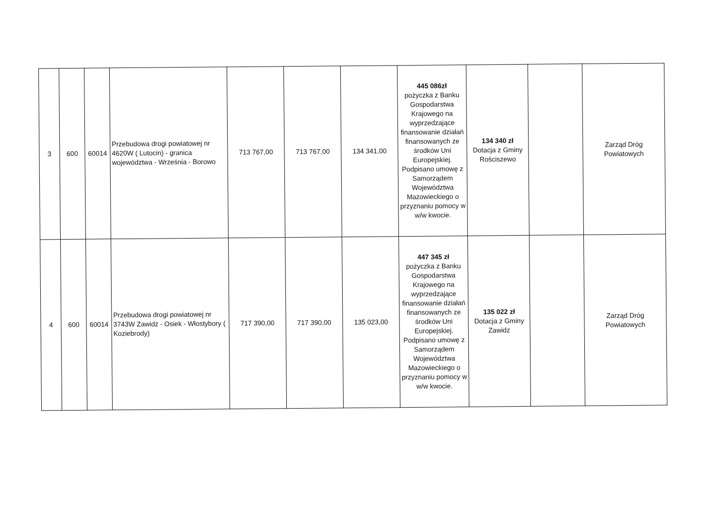| 3 | 600 | 60014 | Przebudowa drogi powiatowej nr 4620W ( Lutocin) - granica województwa - Września - Borowo | 713 767,00 | 713 767,00 | 134 341,00 | 445 086zł pożyczka z Banku Gospodarstwa Krajowego na wyprzedzające finansowanie działań finansowanych ze środków Uni Europejskiej. Podpisano umowę z Samorządem Województwa Mazowieckiego o przyznaniu pomocy w w/w kwocie. | 134 340 zł Dotacja z Gminy Rościszewo | | Zarząd Dróg Powiatowych |
| 4 | 600 | 60014 | Przebudowa drogi powiatowej nr 3743W Zawidz - Osiek - Włostybory ( Koziebrody) | 717 390,00 | 717 390,00 | 135 023,00 | 447 345 zł pożyczka z Banku Gospodarstwa Krajowego na wyprzedzające finansowanie działań finansowanych ze środków Uni Europejskiej. Podpisano umowę z Samorządem Województwa Mazowieckiego o przyznaniu pomocy w w/w kwocie. | 135 022 zł Dotacja z Gminy Zawidz | | Zarząd Dróg Powiatowych |